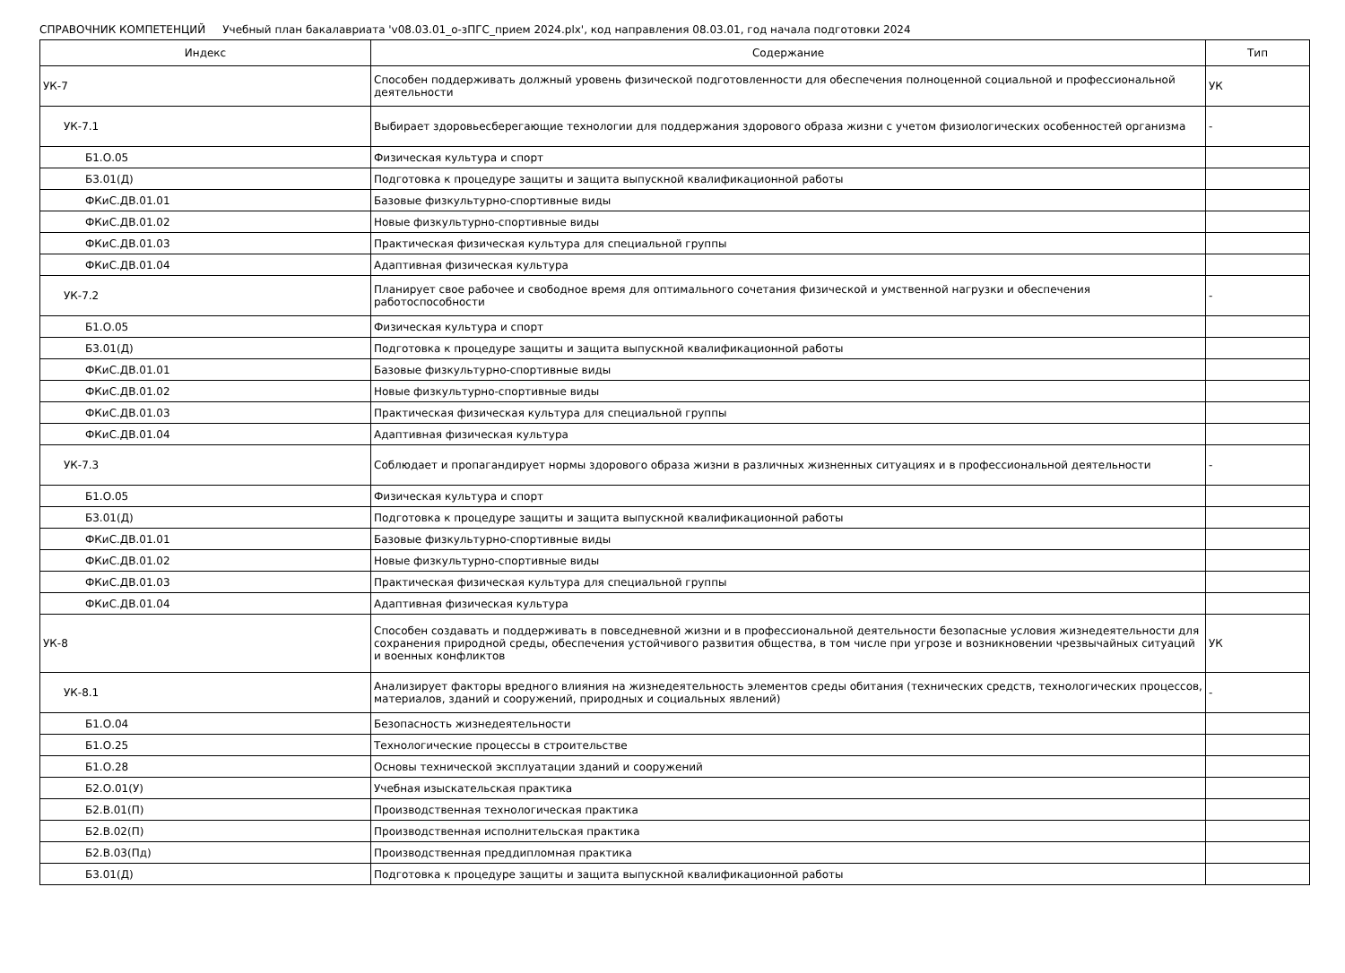СПРАВОЧНИК КОМПЕТЕНЦИЙ Учебный план бакалавриата 'v08.03.01_о-зПГС_прием 2024.plx', код направления 08.03.01, год начала подготовки 2024
| Индекс | Содержание | Тип |
| --- | --- | --- |
| УК-7 | Способен поддерживать должный уровень физической подготовленности для обеспечения полноценной социальной и профессиональной деятельности | УК |
| УК-7.1 | Выбирает здоровьесберегающие технологии для поддержания здорового образа жизни с учетом физиологических особенностей организма | - |
| Б1.О.05 | Физическая культура и спорт | |
| Б3.01(Д) | Подготовка к процедуре защиты и защита выпускной квалификационной работы | |
| ФКиС.ДВ.01.01 | Базовые физкультурно-спортивные виды | |
| ФКиС.ДВ.01.02 | Новые физкультурно-спортивные виды | |
| ФКиС.ДВ.01.03 | Практическая физическая культура для специальной группы | |
| ФКиС.ДВ.01.04 | Адаптивная физическая культура | |
| УК-7.2 | Планирует свое рабочее и свободное время для оптимального сочетания физической и умственной нагрузки и обеспечения работоспособности | - |
| Б1.О.05 | Физическая культура и спорт | |
| Б3.01(Д) | Подготовка к процедуре защиты и защита выпускной квалификационной работы | |
| ФКиС.ДВ.01.01 | Базовые физкультурно-спортивные виды | |
| ФКиС.ДВ.01.02 | Новые физкультурно-спортивные виды | |
| ФКиС.ДВ.01.03 | Практическая физическая культура для специальной группы | |
| ФКиС.ДВ.01.04 | Адаптивная физическая культура | |
| УК-7.3 | Соблюдает и пропагандирует нормы здорового образа жизни в различных жизненных ситуациях и в профессиональной деятельности | - |
| Б1.О.05 | Физическая культура и спорт | |
| Б3.01(Д) | Подготовка к процедуре защиты и защита выпускной квалификационной работы | |
| ФКиС.ДВ.01.01 | Базовые физкультурно-спортивные виды | |
| ФКиС.ДВ.01.02 | Новые физкультурно-спортивные виды | |
| ФКиС.ДВ.01.03 | Практическая физическая культура для специальной группы | |
| ФКиС.ДВ.01.04 | Адаптивная физическая культура | |
| УК-8 | Способен создавать и поддерживать в повседневной жизни и в профессиональной деятельности безопасные условия жизнедеятельности для сохранения природной среды, обеспечения устойчивого развития общества, в том числе при угрозе и возникновении чрезвычайных ситуаций и военных конфликтов | УК |
| УК-8.1 | Анализирует факторы вредного влияния на жизнедеятельность элементов среды обитания (технических средств, технологических процессов, материалов, зданий и сооружений, природных и социальных явлений) | - |
| Б1.О.04 | Безопасность жизнедеятельности | |
| Б1.О.25 | Технологические процессы в строительстве | |
| Б1.О.28 | Основы технической эксплуатации зданий и сооружений | |
| Б2.О.01(У) | Учебная изыскательская практика | |
| Б2.В.01(П) | Производственная технологическая практика | |
| Б2.В.02(П) | Производственная исполнительская практика | |
| Б2.В.03(Пд) | Производственная преддипломная практика | |
| Б3.01(Д) | Подготовка к процедуре защиты и защита выпускной квалификационной работы | |